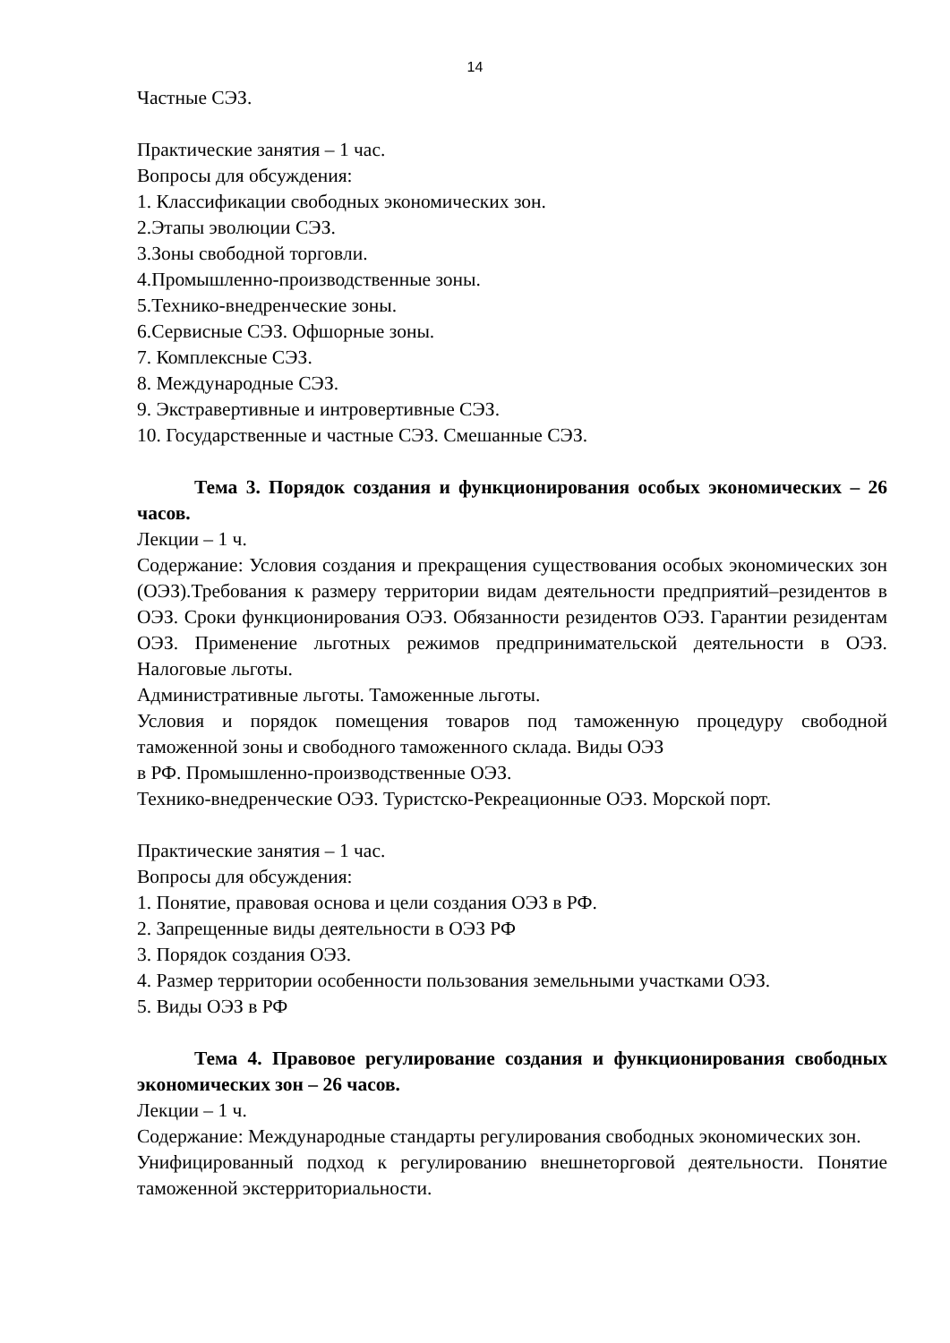14
Частные СЭЗ.
Практические занятия – 1 час.
Вопросы для обсуждения:
1. Классификации свободных экономических зон.
2.Этапы эволюции СЭЗ.
3.Зоны свободной торговли.
4.Промышленно-производственные зоны.
5.Технико-внедренческие зоны.
6.Сервисные СЭЗ. Офшорные зоны.
7. Комплексные СЭЗ.
8. Международные СЭЗ.
9. Экстравертивные и интровертивные СЭЗ.
10. Государственные и частные СЭЗ. Смешанные СЭЗ.
Тема 3. Порядок создания и функционирования особых экономических – 26 часов.
Лекции – 1 ч.
Содержание: Условия создания и прекращения существования особых экономических зон (ОЭЗ).Требования к размеру территории видам деятельности предприятий–резидентов в ОЭЗ. Сроки функционирования ОЭЗ. Обязанности резидентов ОЭЗ. Гарантии резидентам ОЭЗ. Применение льготных режимов предпринимательской деятельности в ОЭЗ. Налоговые льготы.
Административные льготы. Таможенные льготы.
Условия и порядок помещения товаров под таможенную процедуру свободной таможенной зоны и свободного таможенного склада. Виды ОЭЗ
в РФ. Промышленно-производственные ОЭЗ.
Технико-внедренческие ОЭЗ. Туристско-Рекреационные ОЭЗ. Морской порт.
Практические занятия – 1 час.
Вопросы для обсуждения:
1. Понятие, правовая основа и цели создания ОЭЗ в РФ.
2. Запрещенные виды деятельности в ОЭЗ РФ
3. Порядок создания ОЭЗ.
4. Размер территории особенности пользования земельными участками ОЭЗ.
5. Виды ОЭЗ в РФ
Тема 4. Правовое регулирование создания и функционирования свободных экономических зон – 26 часов.
Лекции – 1 ч.
Содержание: Международные стандарты регулирования свободных экономических зон.
Унифицированный подход к регулированию внешнеторговой деятельности. Понятие таможенной экстерриториальности.